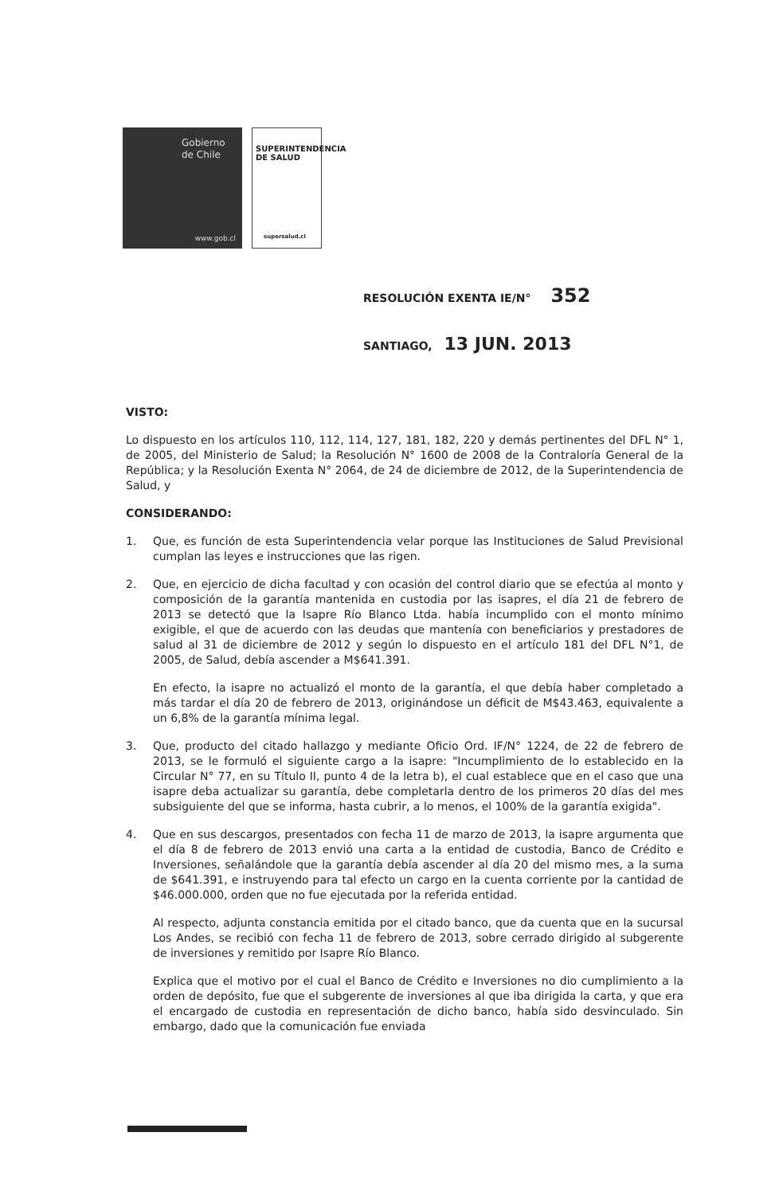Gobierno
de Chile
www.gob.cl
SUPERINTENDENCIA
DE SALUD
supersalud.cl
RESOLUCIÓN EXENTA IE/N° 352
SANTIAGO, 13 JUN. 2013
VISTO:
Lo dispuesto en los artículos 110, 112, 114, 127, 181, 182, 220 y demás pertinentes del DFL N° 1, de 2005, del Ministerio de Salud; la Resolución N° 1600 de 2008 de la Contraloría General de la República; y la Resolución Exenta N° 2064, de 24 de diciembre de 2012, de la Superintendencia de Salud, y
CONSIDERANDO:
1. Que, es función de esta Superintendencia velar porque las Instituciones de Salud Previsional cumplan las leyes e instrucciones que las rigen.
2. Que, en ejercicio de dicha facultad y con ocasión del control diario que se efectúa al monto y composición de la garantía mantenida en custodia por las isapres, el día 21 de febrero de 2013 se detectó que la Isapre Río Blanco Ltda. había incumplido con el monto mínimo exigible, el que de acuerdo con las deudas que mantenía con beneficiarios y prestadores de salud al 31 de diciembre de 2012 y según lo dispuesto en el artículo 181 del DFL N°1, de 2005, de Salud, debía ascender a M$641.391.
En efecto, la isapre no actualizó el monto de la garantía, el que debía haber completado a más tardar el día 20 de febrero de 2013, originándose un déficit de M$43.463, equivalente a un 6,8% de la garantía mínima legal.
3. Que, producto del citado hallazgo y mediante Oficio Ord. IF/N° 1224, de 22 de febrero de 2013, se le formuló el siguiente cargo a la isapre: "Incumplimiento de lo establecido en la Circular N° 77, en su Título II, punto 4 de la letra b), el cual establece que en el caso que una isapre deba actualizar su garantía, debe completarla dentro de los primeros 20 días del mes subsiguiente del que se informa, hasta cubrir, a lo menos, el 100% de la garantía exigida".
4. Que en sus descargos, presentados con fecha 11 de marzo de 2013, la isapre argumenta que el día 8 de febrero de 2013 envió una carta a la entidad de custodia, Banco de Crédito e Inversiones, señalándole que la garantía debía ascender al día 20 del mismo mes, a la suma de $641.391, e instruyendo para tal efecto un cargo en la cuenta corriente por la cantidad de $46.000.000, orden que no fue ejecutada por la referida entidad.
Al respecto, adjunta constancia emitida por el citado banco, que da cuenta que en la sucursal Los Andes, se recibió con fecha 11 de febrero de 2013, sobre cerrado dirigido al subgerente de inversiones y remitido por Isapre Río Blanco.
Explica que el motivo por el cual el Banco de Crédito e Inversiones no dio cumplimiento a la orden de depósito, fue que el subgerente de inversiones al que iba dirigida la carta, y que era el encargado de custodia en representación de dicho banco, había sido desvinculado. Sin embargo, dado que la comunicación fue enviada